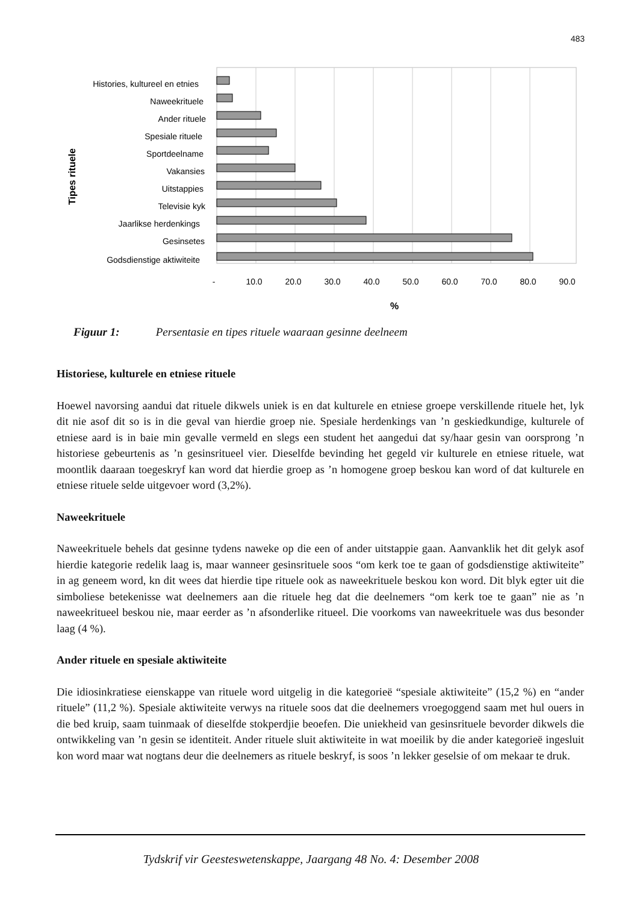483
Histories, kultureel en etnies
Naweekrituele
Ander rituele
Spesiale rituele
Sportdeelname
Vakansies
Uitstappies
Televisie kyk
Jaarlikse herdenkings
Gesinsetes
Godsdienstige aktiwiteite
Tipes rituele
-
10.0
20.0
30.0
40.0
50.0
60.0
70.0
80.0
90.0
%
Figuur 1: Persentasie en tipes rituele waaraan gesinne deelneem
Historiese, kulturele en etniese rituele
Hoewel navorsing aandui dat rituele dikwels uniek is en dat kulturele en etniese groepe verskillende rituele het, lyk dit nie asof dit so is in die geval van hierdie groep nie. Spesiale herdenkings van ’n geskiedkundige, kulturele of etniese aard is in baie min gevalle vermeld en slegs een student het aangedui dat sy/haar gesin van oorsprong ’n historiese gebeurtenis as ’n gesinsritueel vier. Dieselfde bevinding het gegeld vir kulturele en etniese rituele, wat moontlik daaraan toegeskryf kan word dat hierdie groep as ’n homogene groep beskou kan word of dat kulturele en etniese rituele selde uitgevoer word (3,2%).
Naweekrituele
Naweekrituele behels dat gesinne tydens naweke op die een of ander uitstappie gaan. Aanvanklik het dit gelyk asof hierdie kategorie redelik laag is, maar wanneer gesinsrituele soos “om kerk toe te gaan of godsdienstige aktiwiteite” in ag geneem word, kn dit wees dat hierdie tipe rituele ook as naweekrituele beskou kon word. Dit blyk egter uit die simboliese betekenisse wat deelnemers aan die rituele heg dat die deelnemers “om kerk toe te gaan” nie as ’n naweekritueel beskou nie, maar eerder as ’n afsonderlike ritueel. Die voorkoms van naweekrituele was dus besonder laag (4 %).
Ander rituele en spesiale aktiwiteite
Die idiosinkratiese eienskappe van rituele word uitgelig in die kategorieë “spesiale aktiwiteite” (15,2 %) en “ander rituele” (11,2 %). Spesiale aktiwiteite verwys na rituele soos dat die deelnemers vroegoggend saam met hul ouers in die bed kruip, saam tuinmaak of dieselfde stokperdjie beoefen. Die uniekheid van gesinsrituele bevorder dikwels die ontwikkeling van ’n gesin se identiteit. Ander rituele sluit aktiwiteite in wat moeilik by die ander kategorieë ingesluit kon word maar wat nogtans deur die deelnemers as rituele beskryf, is soos ’n lekker geselsie of om mekaar te druk.
Tydskrif vir Geesteswetenskappe, Jaargang 48 No. 4: Desember 2008